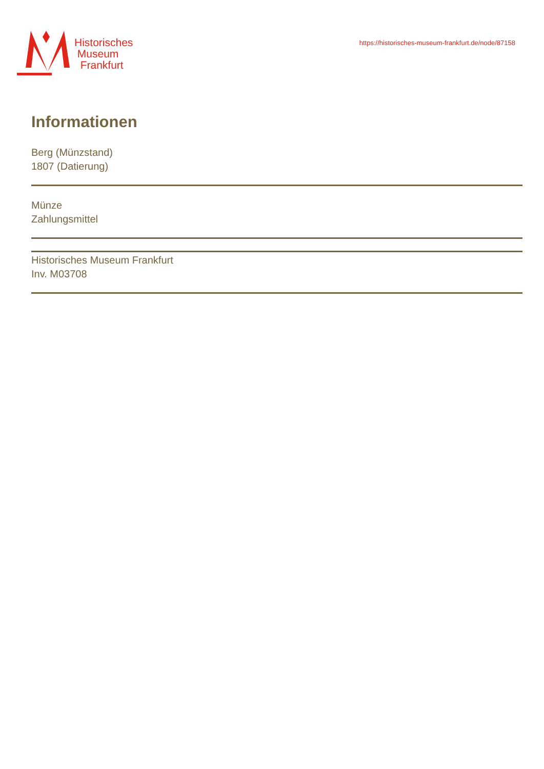Historisches
Museum
Frankfurt
https://historisches-museum-frankfurt.de/node/87158
Informationen
Berg (Münzstand)
1807 (Datierung)
Münze
Zahlungsmittel
Historisches Museum Frankfurt
Inv. M03708